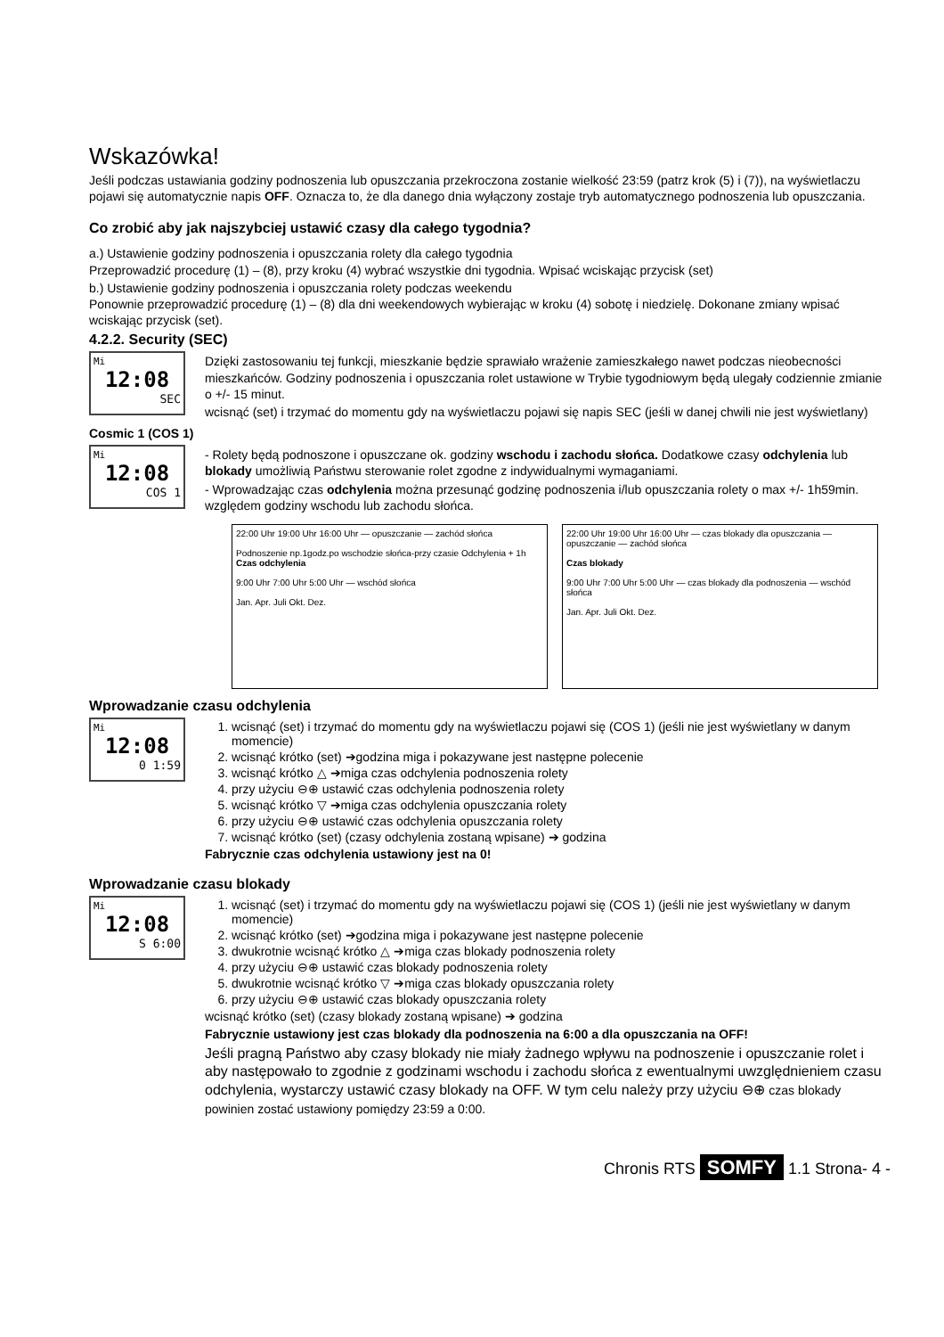Wskazówka!
Jeśli podczas ustawiania godziny podnoszenia lub opuszczania przekroczona zostanie wielkość 23:59 (patrz krok (5) i (7)), na wyświetlaczu pojawi się automatycznie napis OFF. Oznacza to, że dla danego dnia wyłączony zostaje tryb automatycznego podnoszenia lub opuszczania.
Co zrobić aby jak najszybciej ustawić czasy dla całego tygodnia?
a.) Ustawienie godziny podnoszenia i opuszczania rolety dla całego tygodnia
Przeprowadzić procedurę (1) – (8), przy kroku (4) wybrać wszystkie dni tygodnia. Wpisać wciskając przycisk (set)
b.) Ustawienie godziny podnoszenia i opuszczania rolety podczas weekendu
Ponownie przeprowadzić procedurę (1) – (8) dla dni weekendowych wybierając w kroku (4) sobotę i niedzielę. Dokonane zmiany wpisać wciskając przycisk (set).
4.2.2. Security (SEC)
Mi
12:08
SEC
Dzięki zastosowaniu tej funkcji, mieszkanie będzie sprawiało wrażenie zamieszkałego nawet podczas nieobecności mieszkańców. Godziny podnoszenia i opuszczania rolet ustawione w Trybie tygodniowym będą ulegały codziennie zmianie o +/- 15 minut.
wcisnąć (set) i trzymać do momentu gdy na wyświetlaczu pojawi się napis SEC (jeśli w danej chwili nie jest wyświetlany)
Cosmic 1 (COS 1)
Mi
12:08
COS 1
- Rolety będą podnoszone i opuszczane ok. godziny wschodu i zachodu słońca. Dodatkowe czasy odchylenia lub blokady umożliwią Państwu sterowanie rolet zgodne z indywidualnymi wymaganiami.
- Wprowadzając czas odchylenia można przesunąć godzinę podnoszenia i/lub opuszczania rolety o max +/- 1h59min. względem godziny wschodu lub zachodu słońca.
22:00 Uhr 19:00 Uhr 16:00 Uhr — opuszczanie — zachód słońca
Podnoszenie np.1godz.po wschodzie słońca-przy czasie Odchylenia + 1h Czas odchylenia
9:00 Uhr 7:00 Uhr 5:00 Uhr — wschód słońca
Jan. Apr. Juli Okt. Dez.
22:00 Uhr 19:00 Uhr 16:00 Uhr — czas blokady dla opuszczania — opuszczanie — zachód słońca
Czas blokady
9:00 Uhr 7:00 Uhr 5:00 Uhr — czas blokady dla podnoszenia — wschód słońca
Jan. Apr. Juli Okt. Dez.
Wprowadzanie czasu odchylenia
Mi
12:08
0 1:59
1. wcisnąć (set) i trzymać do momentu gdy na wyświetlaczu pojawi się (COS 1) (jeśli nie jest wyświetlany w danym momencie)
2. wcisnąć krótko (set) ➔godzina miga i pokazywane jest następne polecenie
3. wcisnąć krótko △ ➔miga czas odchylenia podnoszenia rolety
4. przy użyciu ⊖⊕ ustawić czas odchylenia podnoszenia rolety
5. wcisnąć krótko ▽ ➔miga czas odchylenia opuszczania rolety
6. przy użyciu ⊖⊕ ustawić czas odchylenia opuszczania rolety
7. wcisnąć krótko (set) (czasy odchylenia zostaną wpisane) ➔ godzina
Fabrycznie czas odchylenia ustawiony jest na 0!
Wprowadzanie czasu blokady
Mi
12:08
S 6:00
1. wcisnąć (set) i trzymać do momentu gdy na wyświetlaczu pojawi się (COS 1) (jeśli nie jest wyświetlany w danym momencie)
2. wcisnąć krótko (set) ➔godzina miga i pokazywane jest następne polecenie
3. dwukrotnie wcisnąć krótko △ ➔miga czas blokady podnoszenia rolety
4. przy użyciu ⊖⊕ ustawić czas blokady podnoszenia rolety
5. dwukrotnie wcisnąć krótko ▽ ➔miga czas blokady opuszczania rolety
6. przy użyciu ⊖⊕ ustawić czas blokady opuszczania rolety
wcisnąć krótko (set) (czasy blokady zostaną wpisane) ➔ godzina
Fabrycznie ustawiony jest czas blokady dla podnoszenia na 6:00 a dla opuszczania na OFF!
Jeśli pragną Państwo aby czasy blokady nie miały żadnego wpływu na podnoszenie i opuszczanie rolet i aby następowało to zgodnie z godzinami wschodu i zachodu słońca z ewentualnymi uwzględnieniem czasu odchylenia, wystarczy ustawić czasy blokady na OFF. W tym celu należy przy użyciu ⊖⊕ czas blokady powinien zostać ustawiony pomiędzy 23:59 a 0:00.
Chronis RTS SOMFY 1.1 Strona- 4 -